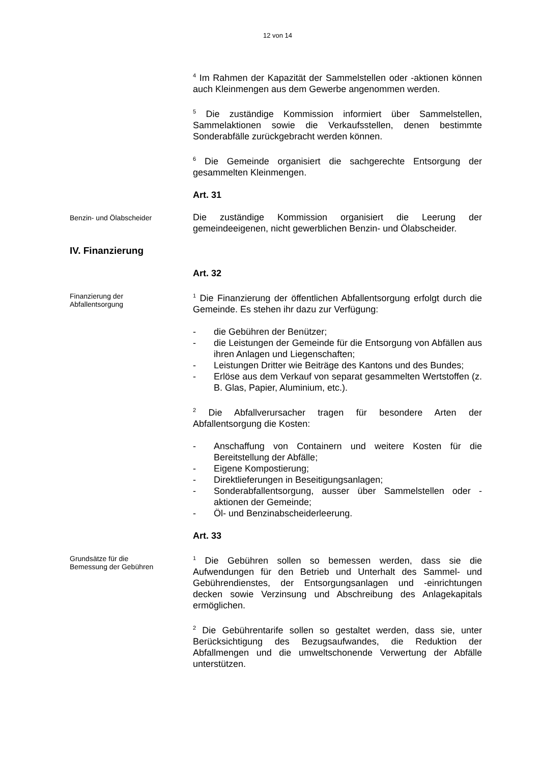12 von 14
<sup>4</sup> Im Rahmen der Kapazität der Sammelstellen oder -aktionen können auch Kleinmengen aus dem Gewerbe angenommen werden.
<sup>5</sup> Die zuständige Kommission informiert über Sammelstellen, Sammelaktionen sowie die Verkaufsstellen, denen bestimmte Sonderabfälle zurückgebracht werden können.
<sup>6</sup> Die Gemeinde organisiert die sachgerechte Entsorgung der gesammelten Kleinmengen.
Art. 31
Benzin- und Ölabscheider
Die zuständige Kommission organisiert die Leerung der gemeindeeigenen, nicht gewerblichen Benzin- und Ölabscheider.
IV. Finanzierung
Art. 32
Finanzierung der
Abfallentsorgung
<sup>1</sup> Die Finanzierung der öffentlichen Abfallentsorgung erfolgt durch die Gemeinde. Es stehen ihr dazu zur Verfügung:
- die Gebühren der Benützer;
- die Leistungen der Gemeinde für die Entsorgung von Abfällen aus ihren Anlagen und Liegenschaften;
- Leistungen Dritter wie Beiträge des Kantons und des Bundes;
- Erlöse aus dem Verkauf von separat gesammelten Wertstoffen (z. B. Glas, Papier, Aluminium, etc.).
<sup>2</sup> Die Abfallverursacher tragen für besondere Arten der Abfallentsorgung die Kosten:
- Anschaffung von Containern und weitere Kosten für die Bereitstellung der Abfälle;
- Eigene Kompostierung;
- Direktlieferungen in Beseitigungsanlagen;
- Sonderabfallentsorgung, ausser über Sammelstellen oder -aktionen der Gemeinde;
- Öl- und Benzinabscheiderleerung.
Art. 33
Grundsätze für die
Bemessung der Gebühren
<sup>1</sup> Die Gebühren sollen so bemessen werden, dass sie die Aufwendungen für den Betrieb und Unterhalt des Sammel- und Gebührendienstes, der Entsorgungsanlagen und -einrichtungen decken sowie Verzinsung und Abschreibung des Anlagekapitals ermöglichen.
<sup>2</sup> Die Gebührentarife sollen so gestaltet werden, dass sie, unter Berücksichtigung des Bezugsaufwandes, die Reduktion der Abfallmengen und die umweltschonende Verwertung der Abfälle unterstützen.